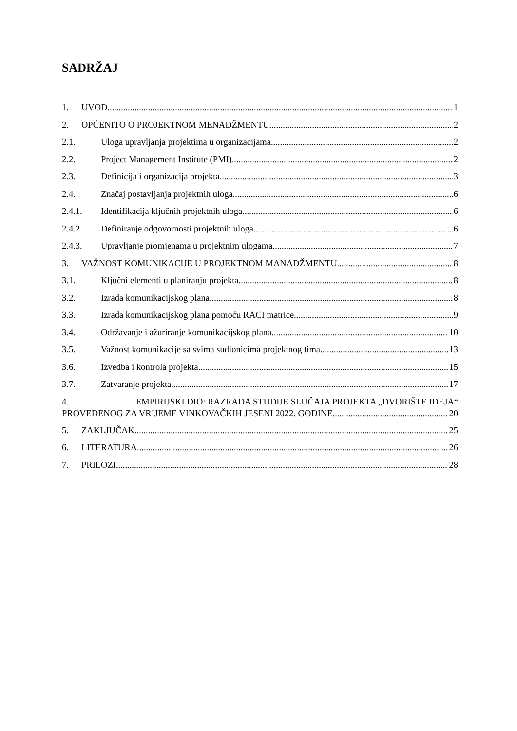SADRŽAJ
1. UVOD 1
2. OPĆENITO O PROJEKTNOM MENADŽMENTU 2
2.1. Uloga upravljanja projektima u organizacijama 2
2.2. Project Management Institute (PMI) 2
2.3. Definicija i organizacija projekta 3
2.4. Značaj postavljanja projektnih uloga 6
2.4.1. Identifikacija ključnih projektnih uloga 6
2.4.2. Definiranje odgovornosti projektnih uloga 6
2.4.3. Upravljanje promjenama u projektnim ulogama 7
3. VAŽNOST KOMUNIKACIJE U PROJEKTNOM MANADŽMENTU 8
3.1. Ključni elementi u planiranju projekta 8
3.2. Izrada komunikacijskog plana 8
3.3. Izrada komunikacijskog plana pomoću RACI matrice 9
3.4. Održavanje i ažuriranje komunikacijskog plana 10
3.5. Važnost komunikacije sa svima sudionicima projektnog tima 13
3.6. Izvedba i kontrola projekta 15
3.7. Zatvaranje projekta 17
4. EMPIRIJSKI DIO: RAZRADA STUDIJE SLUČAJA PROJEKTA „DVORIŠTE IDEJA“
PROVEDENOG ZA VRIJEME VINKOVAČKIH JESENI 2022. GODINE 20
5. ZAKLJUČAK 25
6. LITERATURA 26
7. PRILOZI 28